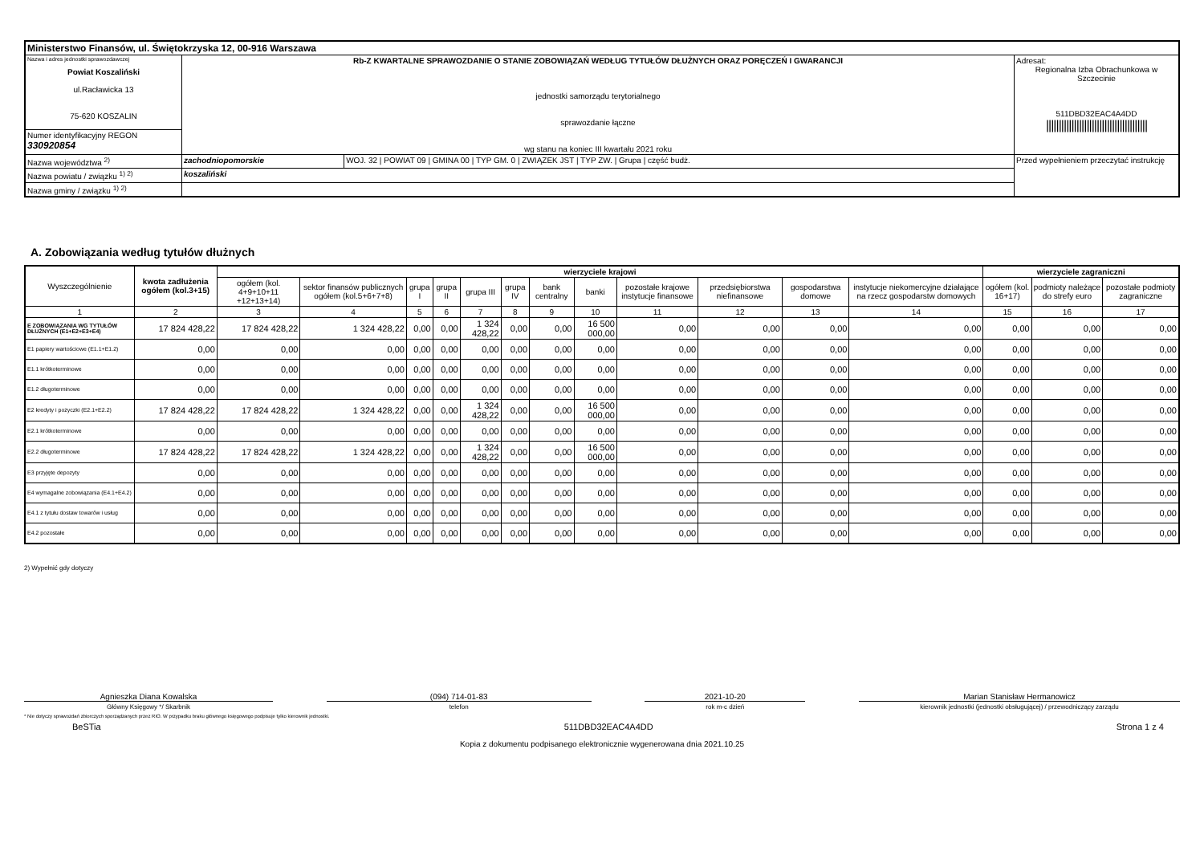| Ministerstwo Finansów, ul. Świętokrzyska 12, 00-916 Warszawa | | | |
| Nazwa i adres jednostki sprawozdawczej Powiat Koszaliński ul.Racławicka 13 75-620 KOSZALIN | Rb-Z KWARTALNE SPRAWOZDANIE O STANIE ZOBOWIĄZAŃ WEDŁUG TYTUŁÓW DŁUŻNYCH ORAZ PORĘCZEŃ I GWARANCJI jednostki samorządu terytorialnego sprawozdanie łączne wg stanu na koniec III kwartału 2021 roku | | Adresat: Regionalna Izba Obrachunkowa w Szczecinie 511DBD32EAC4A4DD //////////////////////////////////////// |
| Numer identyfikacyjny REGON 330920854 | | | |
| Nazwa województwa <sup>2)</sup> | zachodniopomorskie | WOJ. 32 / POWIAT 09 / GMINA 00 / TYP GM. 0 / ZWIĄZEK JST / TYP ZW. / Grupa / część budż. | Przed wypełnieniem przeczytać instrukcję |
| Nazwa powiatu / związku <sup>1) 2)</sup> | koszaliński | | |
| Nazwa gminy / związku <sup>1) 2)</sup> | | | |
A. Zobowiązania według tytułów dłużnych
| Wyszczególnienie | kwota zadłużenia ogółem (kol.3+15) | wierzyciele krajowi | | | | | | | | | | | | wierzyciele zagraniczni | | |
| --- | --- | --- | --- | --- | --- | --- | --- | --- | --- | --- | --- | --- | --- | --- | --- | --- |
| | | ogółem (kol. 4+9+10+11 +12+13+14) | sektor finansów publicznych ogółem (kol.5+6+7+8) | grupa I | grupa II | grupa III | grupa IV | bank centralny | banki | pozostałe krajowe instytucje finansowe | przedsiębiorstwa niefinansowe | gospodarstwa domowe | instytucje niekomercyjne działające na rzecz gospodarstw domowych | ogółem (kol. 16+17) | podmioty należące do strefy euro | pozostałe podmioty zagraniczne |
| 1 | 2 | 3 | 4 | 5 | 6 | 7 | 8 | 9 | 10 | 11 | 12 | 13 | 14 | 15 | 16 | 17 |
| E ZOBOWIĄZANIA WG TYTUŁÓW DŁUŻNYCH (E1+E2+E3+E4) | 17 824 428,22 | 17 824 428,22 | 1 324 428,22 | 0,00 | 0,00 | 1 324 428,22 | 0,00 | 0,00 | 16 500 000,00 | 0,00 | 0,00 | 0,00 | 0,00 | 0,00 | 0,00 | 0,00 |
| E1 papiery wartościowe (E1.1+E1.2) | 0,00 | 0,00 | 0,00 | 0,00 | 0,00 | 0,00 | 0,00 | 0,00 | 0,00 | 0,00 | 0,00 | 0,00 | 0,00 | 0,00 | 0,00 | 0,00 |
| E1.1 krótkoterminowe | 0,00 | 0,00 | 0,00 | 0,00 | 0,00 | 0,00 | 0,00 | 0,00 | 0,00 | 0,00 | 0,00 | 0,00 | 0,00 | 0,00 | 0,00 | 0,00 |
| E1.2 długoterminowe | 0,00 | 0,00 | 0,00 | 0,00 | 0,00 | 0,00 | 0,00 | 0,00 | 0,00 | 0,00 | 0,00 | 0,00 | 0,00 | 0,00 | 0,00 | 0,00 |
| E2 kredyty i pożyczki (E2.1+E2.2) | 17 824 428,22 | 17 824 428,22 | 1 324 428,22 | 0,00 | 0,00 | 1 324 428,22 | 0,00 | 0,00 | 16 500 000,00 | 0,00 | 0,00 | 0,00 | 0,00 | 0,00 | 0,00 | 0,00 |
| E2.1 krótkoterminowe | 0,00 | 0,00 | 0,00 | 0,00 | 0,00 | 0,00 | 0,00 | 0,00 | 0,00 | 0,00 | 0,00 | 0,00 | 0,00 | 0,00 | 0,00 | 0,00 |
| E2.2 długoterminowe | 17 824 428,22 | 17 824 428,22 | 1 324 428,22 | 0,00 | 0,00 | 1 324 428,22 | 0,00 | 0,00 | 16 500 000,00 | 0,00 | 0,00 | 0,00 | 0,00 | 0,00 | 0,00 | 0,00 |
| E3 przyjęte depozyty | 0,00 | 0,00 | 0,00 | 0,00 | 0,00 | 0,00 | 0,00 | 0,00 | 0,00 | 0,00 | 0,00 | 0,00 | 0,00 | 0,00 | 0,00 | 0,00 |
| E4 wymagalne zobowiązania (E4.1+E4.2) | 0,00 | 0,00 | 0,00 | 0,00 | 0,00 | 0,00 | 0,00 | 0,00 | 0,00 | 0,00 | 0,00 | 0,00 | 0,00 | 0,00 | 0,00 | 0,00 |
| E4.1 z tytułu dostaw towarów i usług | 0,00 | 0,00 | 0,00 | 0,00 | 0,00 | 0,00 | 0,00 | 0,00 | 0,00 | 0,00 | 0,00 | 0,00 | 0,00 | 0,00 | 0,00 | 0,00 |
| E4.2 pozostałe | 0,00 | 0,00 | 0,00 | 0,00 | 0,00 | 0,00 | 0,00 | 0,00 | 0,00 | 0,00 | 0,00 | 0,00 | 0,00 | 0,00 | 0,00 | 0,00 |
2) Wypełnić gdy dotyczy
Agnieszka Diana Kowalska
Główny Księgowy */ Skarbnik
(094) 714-01-83
telefon
2021-10-20
rok m-c dzień
Marian Stanisław Hermanowicz
kierownik jednostki (jednostki obsługującej) / przewodniczący zarządu
* Nie dotyczy sprawozdań zbiorczych sporządzanych przez RIO. W przypadku braku głównego księgowego podpisuje tylko kierownik jednostki.
BeSTia 511DBD32EAC4A4DD Strona 1 z 4
Kopia z dokumentu podpisanego elektronicznie wygenerowana dnia 2021.10.25